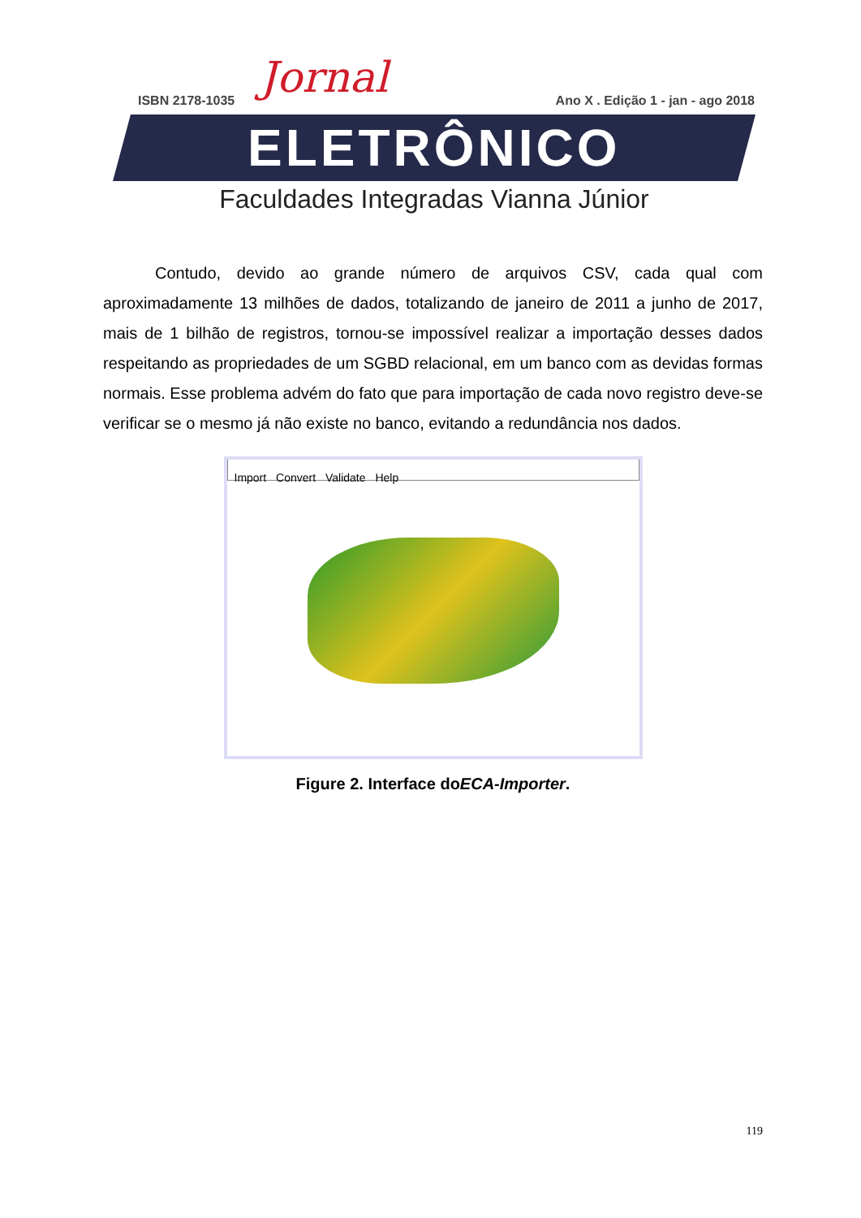Jornal
ISBN 2178-1035 Ano X . Edição 1 - jan - ago 2018
ELETRÔNICO
Faculdades Integradas Vianna Júnior
Contudo, devido ao grande número de arquivos CSV, cada qual com aproximadamente 13 milhões de dados, totalizando de janeiro de 2011 a junho de 2017, mais de 1 bilhão de registros, tornou-se impossível realizar a importação desses dados respeitando as propriedades de um SGBD relacional, em um banco com as devidas formas normais. Esse problema advém do fato que para importação de cada novo registro deve-se verificar se o mesmo já não existe no banco, evitando a redundância nos dados.
Import Convert Validate Help
Figure 2. Interface doECA-Importer.
119